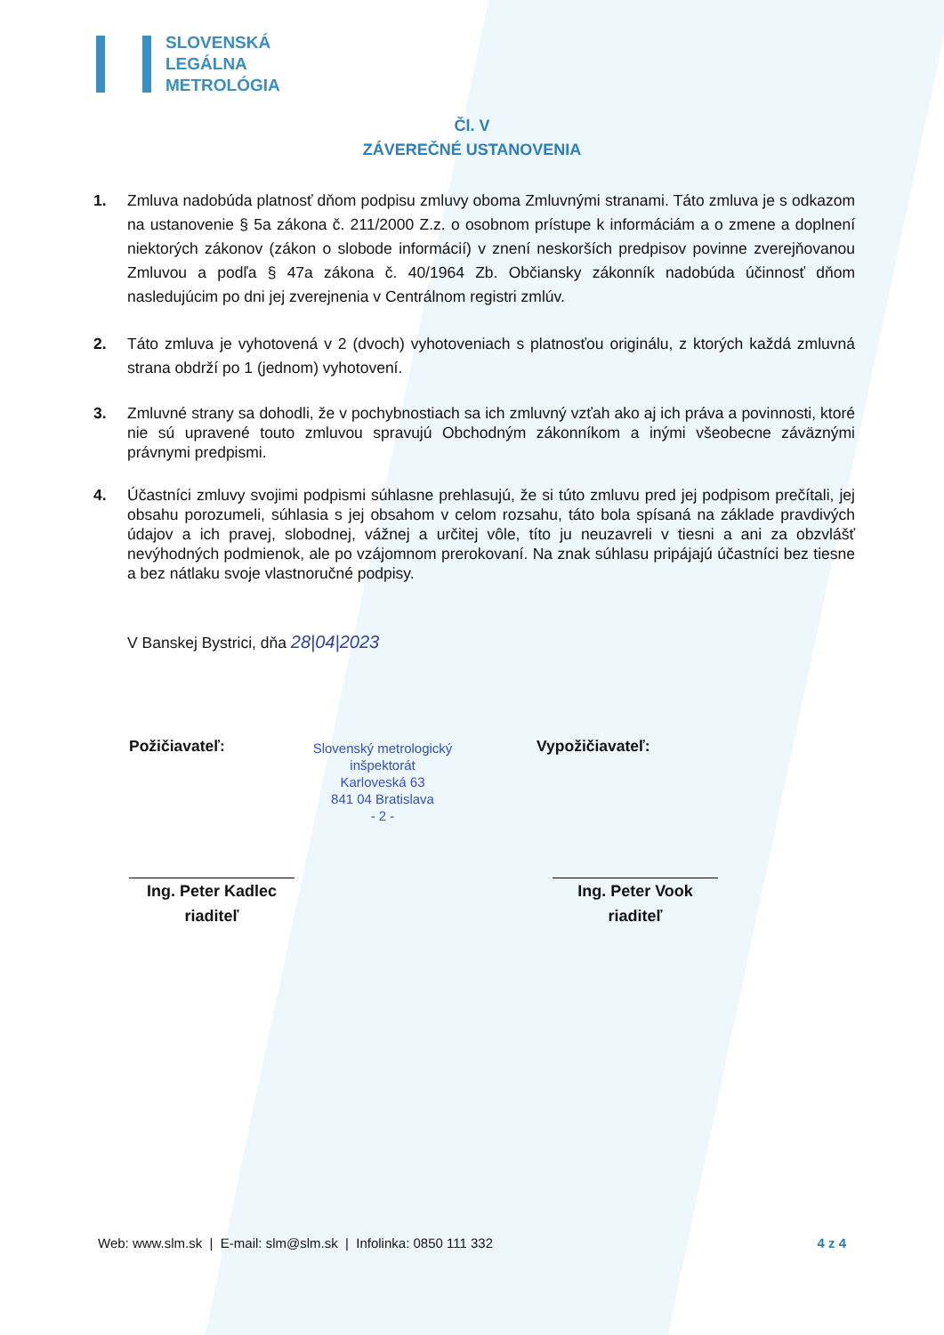SLOVENSKÁ
LEGÁLNA
METROLÓGIA
Čl. V
ZÁVEREČNÉ USTANOVENIA
1. Zmluva nadobúda platnosť dňom podpisu zmluvy oboma Zmluvnými stranami. Táto zmluva je s odkazom na ustanovenie § 5a zákona č. 211/2000 Z.z. o osobnom prístupe k informáciám a o zmene a doplnení niektorých zákonov (zákon o slobode informácií) v znení neskorších predpisov povinne zverejňovanou Zmluvou a podľa § 47a zákona č. 40/1964 Zb. Občiansky zákonník nadobúda účinnosť dňom nasledujúcim po dni jej zverejnenia v Centrálnom registri zmlúv.
2. Táto zmluva je vyhotovená v 2 (dvoch) vyhotoveniach s platnosťou originálu, z ktorých každá zmluvná strana obdrží po 1 (jednom) vyhotovení.
3. Zmluvné strany sa dohodli, že v pochybnostiach sa ich zmluvný vzťah ako aj ich práva a povinnosti, ktoré nie sú upravené touto zmluvou spravujú Obchodným zákonníkom a inými všeobecne záväznými právnymi predpismi.
4. Účastníci zmluvy svojimi podpismi súhlasne prehlasujú, že si túto zmluvu pred jej podpisom prečítali, jej obsahu porozumeli, súhlasia s jej obsahom v celom rozsahu, táto bola spísaná na základe pravdivých údajov a ich pravej, slobodnej, vážnej a určitej vôle, títo ju neuzavreli v tiesni a ani za obzvlášť nevýhodných podmienok, ale po vzájomnom prerokovaní. Na znak súhlasu pripájajú účastníci bez tiesne a bez nátlaku svoje vlastnoručné podpisy.
V Banskej Bystrici, dňa 28|04|2023
Požičiavateľ:
Slovenský metrologický inšpektorát
Karloveská 63
841 04 Bratislava
- 2 -
Vypožičiavateľ:
Ing. Peter Kadlec
riaditeľ
Ing. Peter Vook
riaditeľ
Web: www.slm.sk | E-mail: slm@slm.sk | Infolinka: 0850 111 332 4 z 4